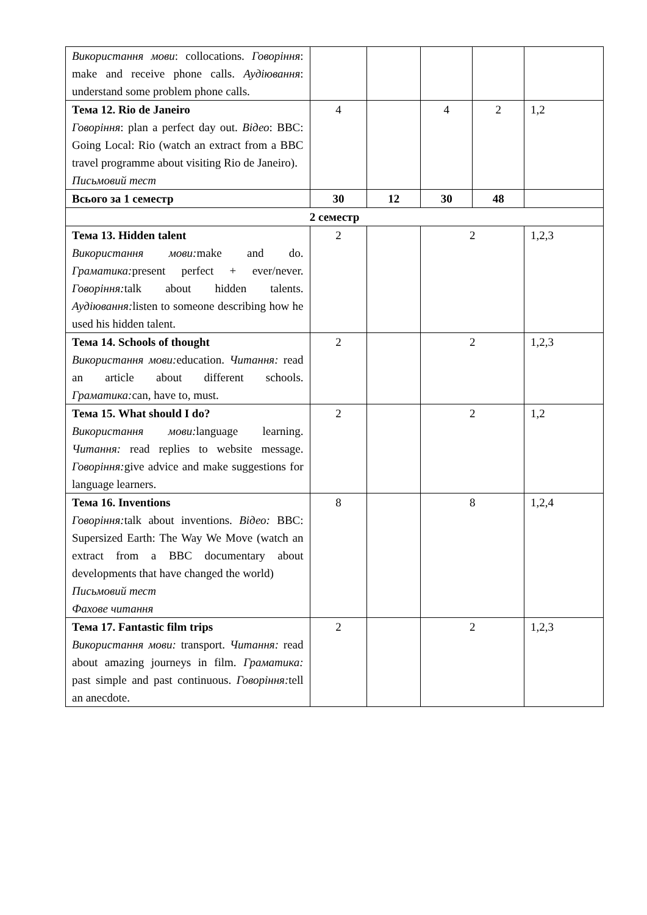| Використання мови : collocations. Говоріння : make and receive phone calls. Аудіювання : understand some problem phone calls. | | | | | |
| Тема 12. Rio de Janeiro Говоріння : plan a perfect day out. Відео : BBC: Going Local: Rio (watch an extract from a BBC travel programme about visiting Rio de Janeiro). Письмовий тест | 4 | | 4 | 2 | 1,2 |
| Всього за 1 семестр | 30 | 12 | 30 | 48 | |
| 2 семестр | | | | | |
| Тема 13. Hidden talent Використання мови: make and do. Граматика: present perfect + ever/never. Говоріння: talk about hidden talents. Аудіювання: listen to someone describing how he used his hidden talent. | 2 | | 2 | | 1,2,3 |
| Тема 14. Schools of thought Використання мови: education. Читання: read an article about different schools. Граматика: can, have to, must. | 2 | | 2 | | 1,2,3 |
| Тема 15. What should I do? Використання мови: language learning. Читання: read replies to website message. Говоріння: give advice and make suggestions for language learners. | 2 | | 2 | | 1,2 |
| Тема 16. Inventions Говоріння: talk about inventions. Відео: BBC: Supersized Earth: The Way We Move (watch an extract from a BBC documentary about developments that have changed the world) Письмовий тест Фахове читання | 8 | | 8 | | 1,2,4 |
| Тема 17. Fantastic film trips Використання мови: transport. Читання: read about amazing journeys in film. Граматика: past simple and past continuous. Говоріння: tell an anecdote. | 2 | | 2 | | 1,2,3 |